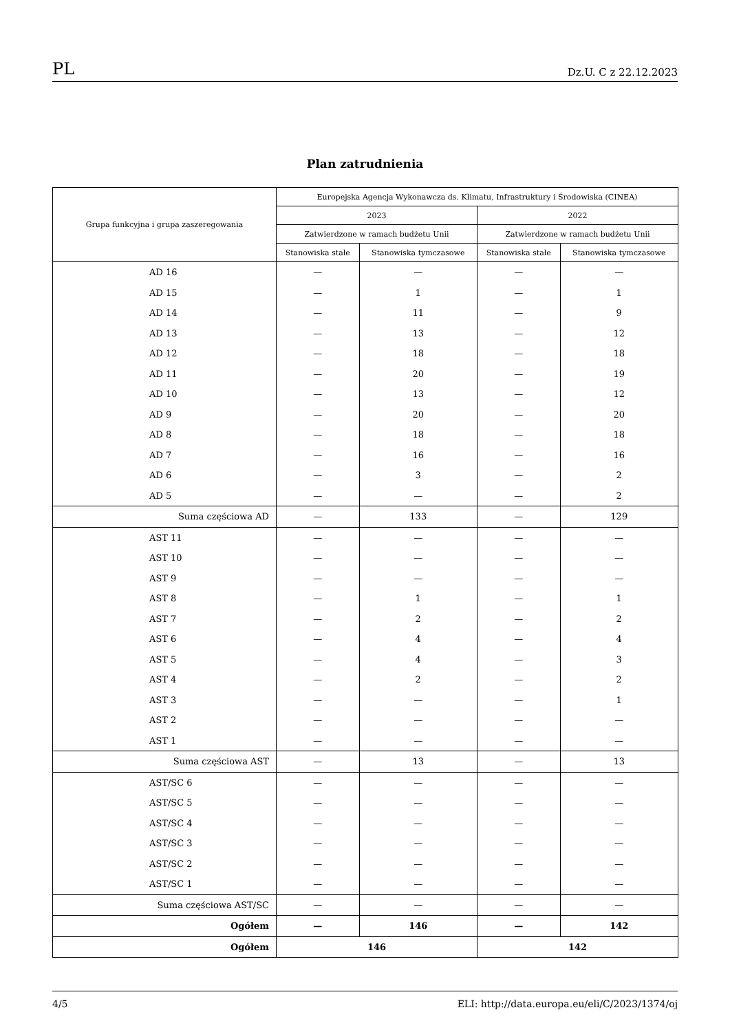PL Dz.U. C z 22.12.2023
Plan zatrudnienia
| Grupa funkcyjna i grupa zaszeregowania | Europejska Agencja Wykonawcza ds. Klimatu, Infrastruktury i Środowiska (CINEA) | | | |
| --- | --- | --- | --- | --- |
| | 2023 | | 2022 | |
| | Zatwierdzone w ramach budżetu Unii | | Zatwierdzone w ramach budżetu Unii | |
| | Stanowiska stałe | Stanowiska tymczasowe | Stanowiska stałe | Stanowiska tymczasowe |
| AD 16 | — | — | — | — |
| AD 15 | — | 1 | — | 1 |
| AD 14 | — | 11 | — | 9 |
| AD 13 | — | 13 | — | 12 |
| AD 12 | — | 18 | — | 18 |
| AD 11 | — | 20 | — | 19 |
| AD 10 | — | 13 | — | 12 |
| AD 9 | — | 20 | — | 20 |
| AD 8 | — | 18 | — | 18 |
| AD 7 | — | 16 | — | 16 |
| AD 6 | — | 3 | — | 2 |
| AD 5 | — | — | — | 2 |
| Suma częściowa AD | — | 133 | — | 129 |
| AST 11 | — | — | — | — |
| AST 10 | — | — | — | — |
| AST 9 | — | — | — | — |
| AST 8 | — | 1 | — | 1 |
| AST 7 | — | 2 | — | 2 |
| AST 6 | — | 4 | — | 4 |
| AST 5 | — | 4 | — | 3 |
| AST 4 | — | 2 | — | 2 |
| AST 3 | — | — | — | 1 |
| AST 2 | — | — | — | — |
| AST 1 | — | — | — | — |
| Suma częściowa AST | — | 13 | — | 13 |
| AST/SC 6 | — | — | — | — |
| AST/SC 5 | — | — | — | — |
| AST/SC 4 | — | — | — | — |
| AST/SC 3 | — | — | — | — |
| AST/SC 2 | — | — | — | — |
| AST/SC 1 | — | — | — | — |
| Suma częściowa AST/SC | — | — | — | — |
| Ogółem | — | 146 | — | 142 |
| Ogółem | 146 | | 142 | |
4/5 ELI: http://data.europa.eu/eli/C/2023/1374/oj